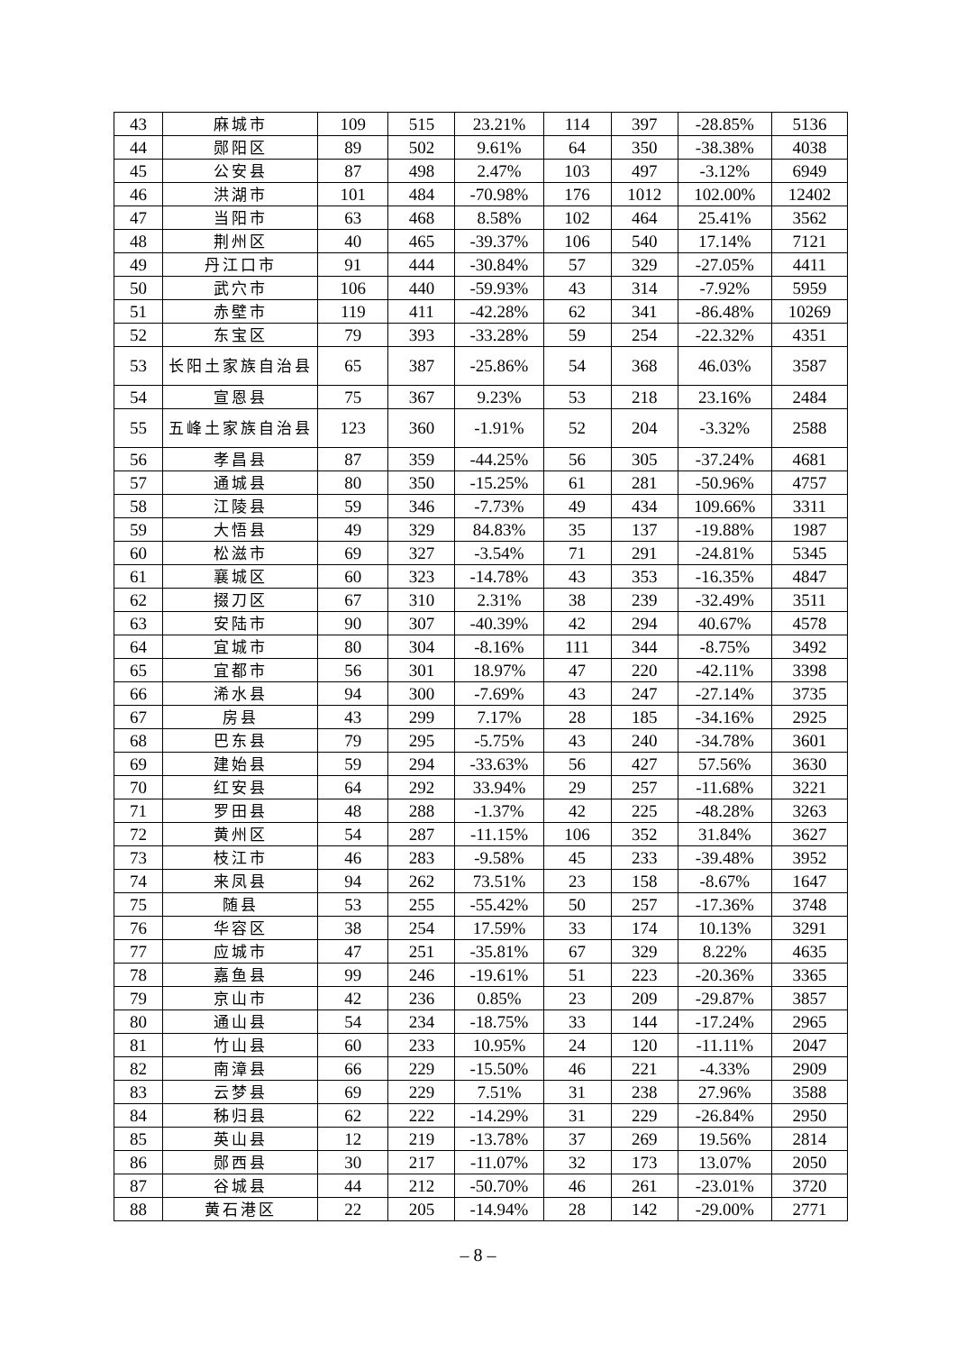| 43 | 麻城市 | 109 | 515 | 23.21% | 114 | 397 | -28.85% | 5136 |
| 44 | 郧阳区 | 89 | 502 | 9.61% | 64 | 350 | -38.38% | 4038 |
| 45 | 公安县 | 87 | 498 | 2.47% | 103 | 497 | -3.12% | 6949 |
| 46 | 洪湖市 | 101 | 484 | -70.98% | 176 | 1012 | 102.00% | 12402 |
| 47 | 当阳市 | 63 | 468 | 8.58% | 102 | 464 | 25.41% | 3562 |
| 48 | 荆州区 | 40 | 465 | -39.37% | 106 | 540 | 17.14% | 7121 |
| 49 | 丹江口市 | 91 | 444 | -30.84% | 57 | 329 | -27.05% | 4411 |
| 50 | 武穴市 | 106 | 440 | -59.93% | 43 | 314 | -7.92% | 5959 |
| 51 | 赤壁市 | 119 | 411 | -42.28% | 62 | 341 | -86.48% | 10269 |
| 52 | 东宝区 | 79 | 393 | -33.28% | 59 | 254 | -22.32% | 4351 |
| 53 | 长阳土家族自治县 | 65 | 387 | -25.86% | 54 | 368 | 46.03% | 3587 |
| 54 | 宣恩县 | 75 | 367 | 9.23% | 53 | 218 | 23.16% | 2484 |
| 55 | 五峰土家族自治县 | 123 | 360 | -1.91% | 52 | 204 | -3.32% | 2588 |
| 56 | 孝昌县 | 87 | 359 | -44.25% | 56 | 305 | -37.24% | 4681 |
| 57 | 通城县 | 80 | 350 | -15.25% | 61 | 281 | -50.96% | 4757 |
| 58 | 江陵县 | 59 | 346 | -7.73% | 49 | 434 | 109.66% | 3311 |
| 59 | 大悟县 | 49 | 329 | 84.83% | 35 | 137 | -19.88% | 1987 |
| 60 | 松滋市 | 69 | 327 | -3.54% | 71 | 291 | -24.81% | 5345 |
| 61 | 襄城区 | 60 | 323 | -14.78% | 43 | 353 | -16.35% | 4847 |
| 62 | 掇刀区 | 67 | 310 | 2.31% | 38 | 239 | -32.49% | 3511 |
| 63 | 安陆市 | 90 | 307 | -40.39% | 42 | 294 | 40.67% | 4578 |
| 64 | 宜城市 | 80 | 304 | -8.16% | 111 | 344 | -8.75% | 3492 |
| 65 | 宜都市 | 56 | 301 | 18.97% | 47 | 220 | -42.11% | 3398 |
| 66 | 浠水县 | 94 | 300 | -7.69% | 43 | 247 | -27.14% | 3735 |
| 67 | 房县 | 43 | 299 | 7.17% | 28 | 185 | -34.16% | 2925 |
| 68 | 巴东县 | 79 | 295 | -5.75% | 43 | 240 | -34.78% | 3601 |
| 69 | 建始县 | 59 | 294 | -33.63% | 56 | 427 | 57.56% | 3630 |
| 70 | 红安县 | 64 | 292 | 33.94% | 29 | 257 | -11.68% | 3221 |
| 71 | 罗田县 | 48 | 288 | -1.37% | 42 | 225 | -48.28% | 3263 |
| 72 | 黄州区 | 54 | 287 | -11.15% | 106 | 352 | 31.84% | 3627 |
| 73 | 枝江市 | 46 | 283 | -9.58% | 45 | 233 | -39.48% | 3952 |
| 74 | 来凤县 | 94 | 262 | 73.51% | 23 | 158 | -8.67% | 1647 |
| 75 | 随县 | 53 | 255 | -55.42% | 50 | 257 | -17.36% | 3748 |
| 76 | 华容区 | 38 | 254 | 17.59% | 33 | 174 | 10.13% | 3291 |
| 77 | 应城市 | 47 | 251 | -35.81% | 67 | 329 | 8.22% | 4635 |
| 78 | 嘉鱼县 | 99 | 246 | -19.61% | 51 | 223 | -20.36% | 3365 |
| 79 | 京山市 | 42 | 236 | 0.85% | 23 | 209 | -29.87% | 3857 |
| 80 | 通山县 | 54 | 234 | -18.75% | 33 | 144 | -17.24% | 2965 |
| 81 | 竹山县 | 60 | 233 | 10.95% | 24 | 120 | -11.11% | 2047 |
| 82 | 南漳县 | 66 | 229 | -15.50% | 46 | 221 | -4.33% | 2909 |
| 83 | 云梦县 | 69 | 229 | 7.51% | 31 | 238 | 27.96% | 3588 |
| 84 | 秭归县 | 62 | 222 | -14.29% | 31 | 229 | -26.84% | 2950 |
| 85 | 英山县 | 12 | 219 | -13.78% | 37 | 269 | 19.56% | 2814 |
| 86 | 郧西县 | 30 | 217 | -11.07% | 32 | 173 | 13.07% | 2050 |
| 87 | 谷城县 | 44 | 212 | -50.70% | 46 | 261 | -23.01% | 3720 |
| 88 | 黄石港区 | 22 | 205 | -14.94% | 28 | 142 | -29.00% | 2771 |
– 8 –